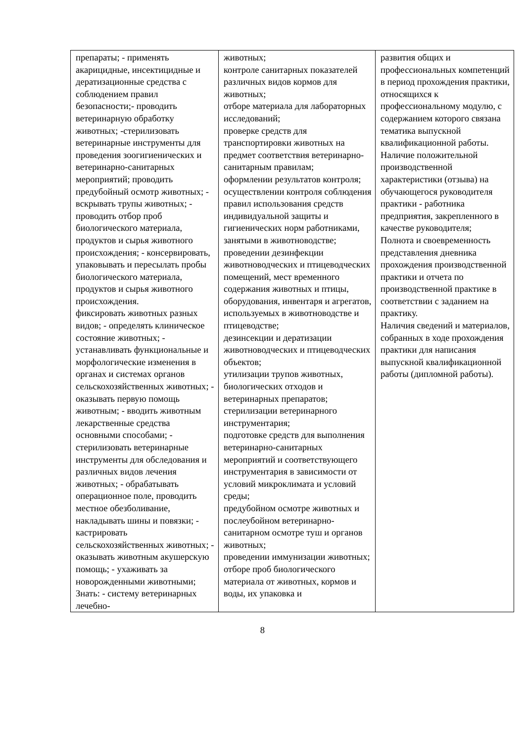| препараты; - применять акарицидные, инсектицидные и дератизационные средства с соблюдением правил безопасности;- проводить ветеринарную обработку животных; -стерилизовать ветеринарные инструменты для проведения зоогигиенических и ветеринарно-санитарных мероприятий; проводить предубойный осмотр животных; - вскрывать трупы животных; - проводить отбор проб биологического материала, продуктов и сырья животного происхождения; - консервировать, упаковывать и пересылать пробы биологического материала, продуктов и сырья животного происхождения. фиксировать животных разных видов; - определять клиническое состояние животных; - устанавливать функциональные и морфологические изменения в органах и системах органов сельскохозяйственных животных; - оказывать первую помощь животным; - вводить животным лекарственные средства основными способами; - стерилизовать ветеринарные инструменты для обследования и различных видов лечения животных; - обрабатывать операционное поле, проводить местное обезболивание, накладывать шины и повязки; - кастрировать сельскохозяйственных животных; - оказывать животным акушерскую помощь; - ухаживать за новорожденными животными; Знать: - систему ветеринарных лечебно- | животных; контроле санитарных показателей различных видов кормов для животных; отборе материала для лабораторных исследований; проверке средств для транспортировки животных на предмет соответствия ветеринарно-санитарным правилам; оформлении результатов контроля; осуществлении контроля соблюдения правил использования средств индивидуальной защиты и гигиенических норм работниками, занятыми в животноводстве; проведении дезинфекции животноводческих и птицеводческих помещений, мест временного содержания животных и птицы, оборудования, инвентаря и агрегатов, используемых в животноводстве и птицеводстве; дезинсекции и дератизации животноводческих и птицеводческих объектов; утилизации трупов животных, биологических отходов и ветеринарных препаратов; стерилизации ветеринарного инструментария; подготовке средств для выполнения ветеринарно-санитарных мероприятий и соответствующего инструментария в зависимости от условий микроклимата и условий среды; предубойном осмотре животных и послеубойном ветеринарно-санитарном осмотре туш и органов животных; проведении иммунизации животных; отборе проб биологического материала от животных, кормов и воды, их упаковка и | развития общих и профессиональных компетенций в период прохождения практики, относящихся к профессиональному модулю, с содержанием которого связана тематика выпускной квалификационной работы. Наличие положительной производственной характеристики (отзыва) на обучающегося руководителя практики - работника предприятия, закрепленного в качестве руководителя; Полнота и своевременность представления дневника прохождения производственной практики и отчета по производственной практике в соответствии с заданием на практику. Наличия сведений и материалов, собранных в ходе прохождения практики для написания выпускной квалификационной работы (дипломной работы). |
8